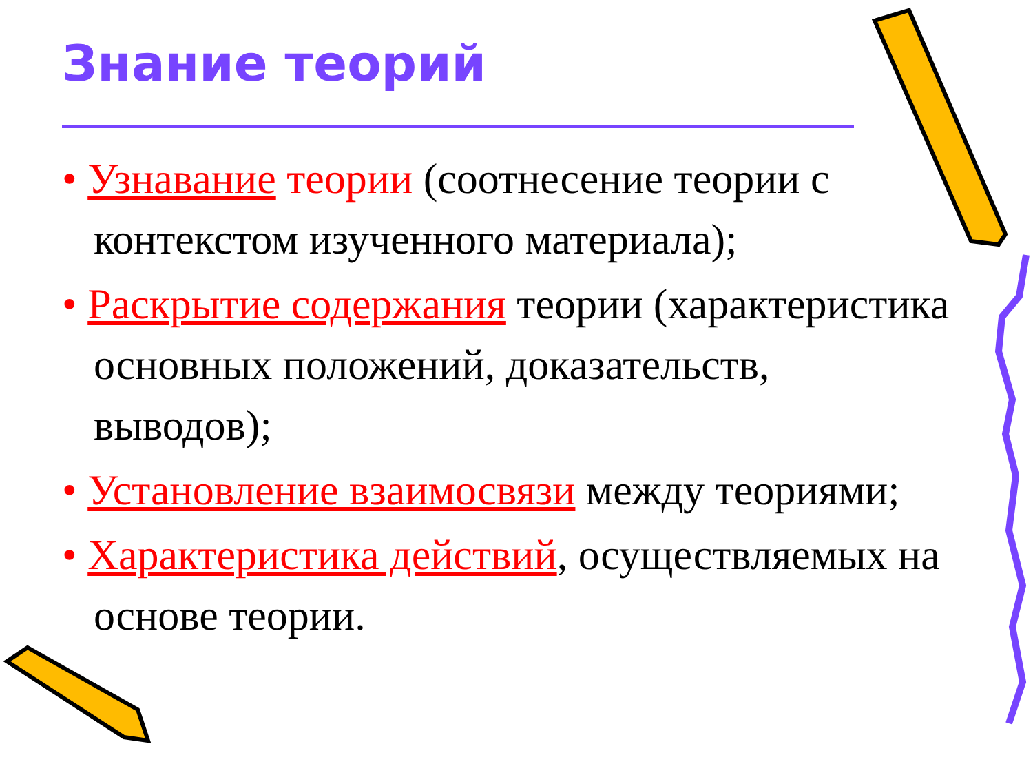Знание теорий
• Узнавание теории (соотнесение теории с контекстом изученного материала);
• Раскрытие содержания теории (характеристика основных положений, доказательств, выводов);
• Установление взаимосвязи между теориями;
• Характеристика действий, осуществляемых на основе теории.